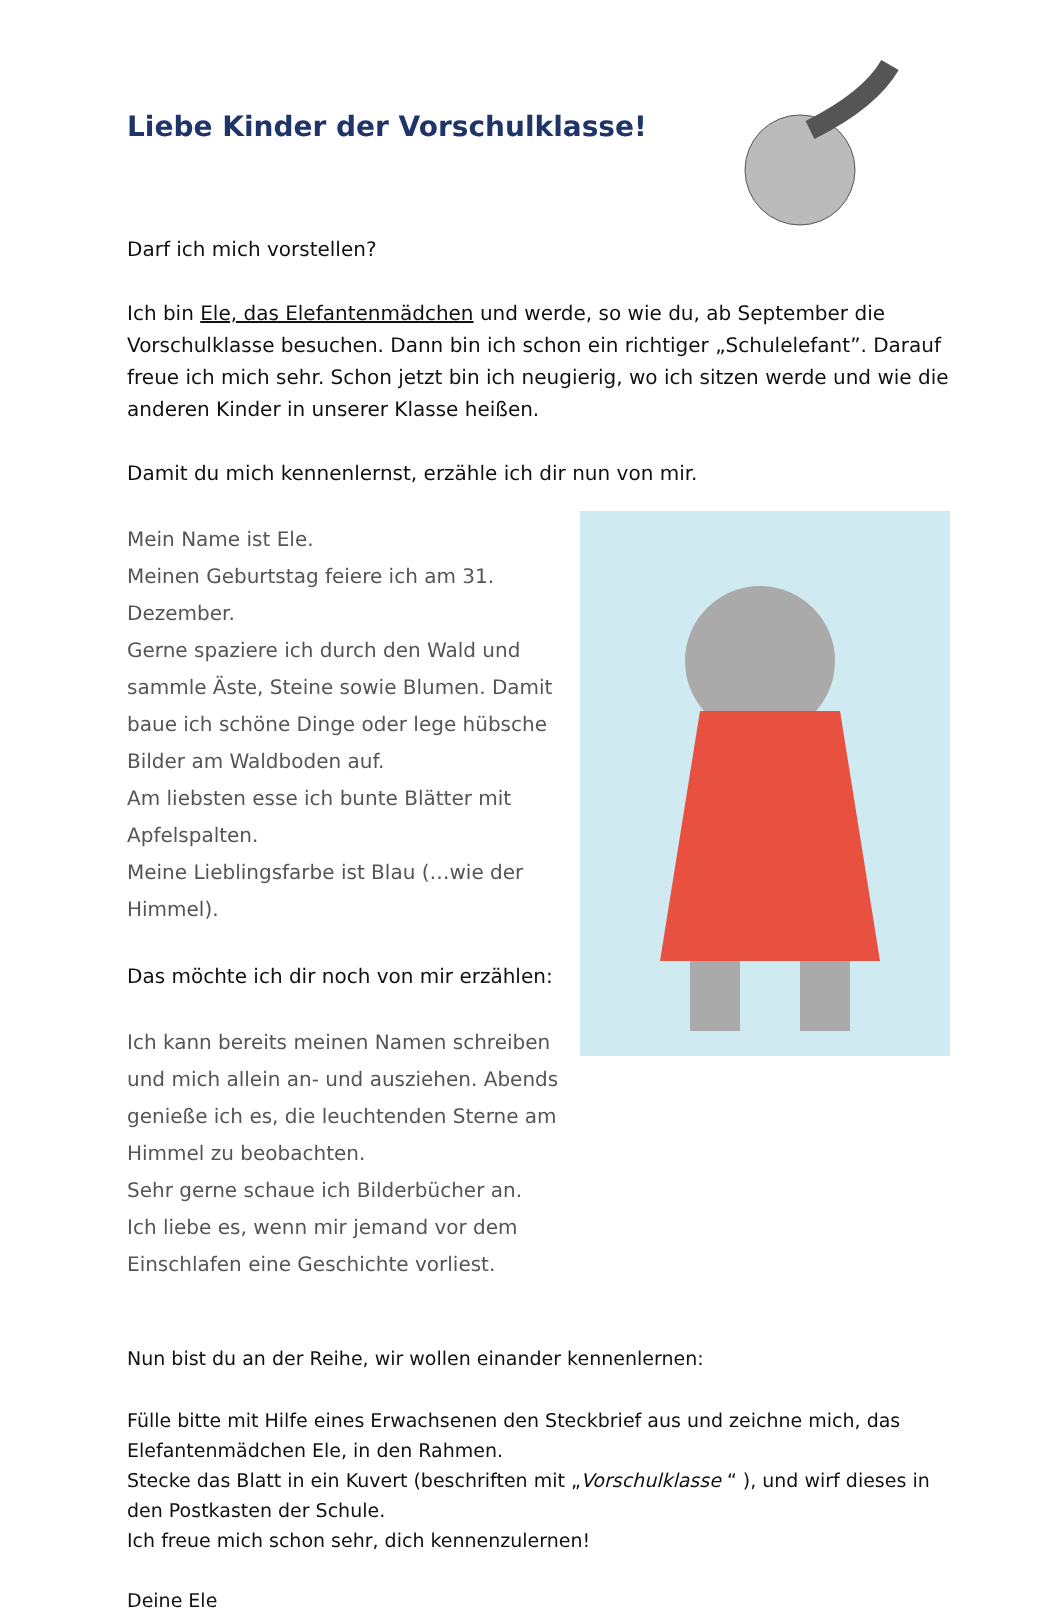Liebe Kinder der Vorschulklasse!
Darf ich mich vorstellen?
Ich bin Ele, das Elefantenmädchen und werde, so wie du, ab September die Vorschulklasse besuchen. Dann bin ich schon ein richtiger „Schulelefant”. Darauf freue ich mich sehr. Schon jetzt bin ich neugierig, wo ich sitzen werde und wie die anderen Kinder in unserer Klasse heißen.
Damit du mich kennenlernst, erzähle ich dir nun von mir.
Mein Name ist Ele.
Meinen Geburtstag feiere ich am 31. Dezember.
Gerne spaziere ich durch den Wald und sammle Äste, Steine sowie Blumen. Damit baue ich schöne Dinge oder lege hübsche Bilder am Waldboden auf.
Am liebsten esse ich bunte Blätter mit Apfelspalten.
Meine Lieblingsfarbe ist Blau (…wie der Himmel).
Das möchte ich dir noch von mir erzählen:
Ich kann bereits meinen Namen schreiben und mich allein an- und ausziehen. Abends genieße ich es, die leuchtenden Sterne am Himmel zu beobachten.
Sehr gerne schaue ich Bilderbücher an.
Ich liebe es, wenn mir jemand vor dem Einschlafen eine Geschichte vorliest.
Nun bist du an der Reihe, wir wollen einander kennenlernen:
Fülle bitte mit Hilfe eines Erwachsenen den Steckbrief aus und zeichne mich, das Elefantenmädchen Ele, in den Rahmen.
Stecke das Blatt in ein Kuvert (beschriften mit „Vorschulklasse “ ), und wirf dieses in den Postkasten der Schule.
Ich freue mich schon sehr, dich kennenzulernen!
Deine Ele